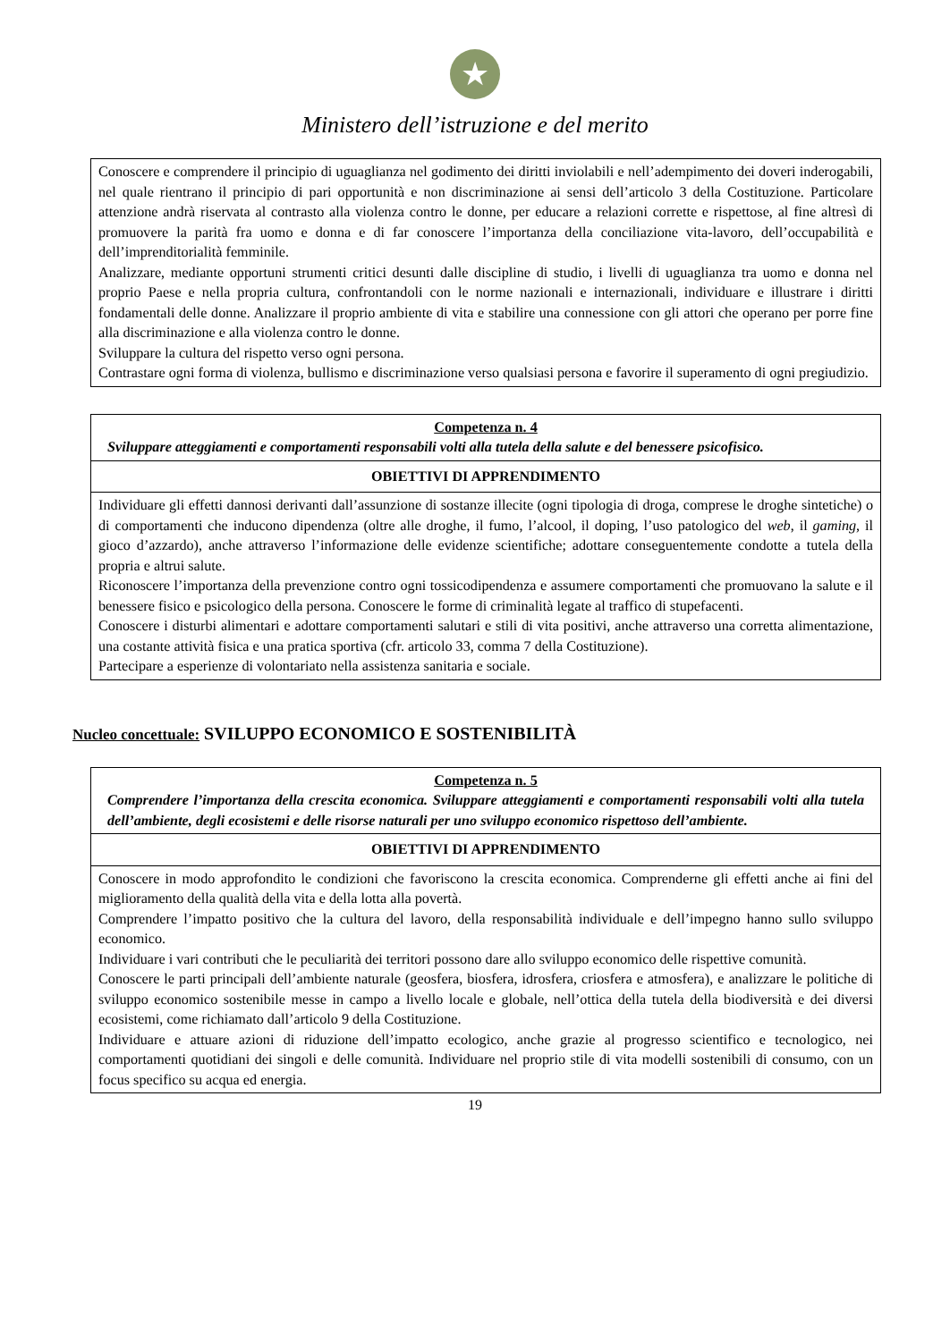★
Ministero dell’istruzione e del merito
| Conoscere e comprendere il principio di uguaglianza nel godimento dei diritti inviolabili e nell’adempimento dei doveri inderogabili, nel quale rientrano il principio di pari opportunità e non discriminazione ai sensi dell’articolo 3 della Costituzione. Particolare attenzione andrà riservata al contrasto alla violenza contro le donne, per educare a relazioni corrette e rispettose, al fine altresì di promuovere la parità fra uomo e donna e di far conoscere l’importanza della conciliazione vita-lavoro, dell’occupabilità e dell’imprenditorialità femminile. Analizzare, mediante opportuni strumenti critici desunti dalle discipline di studio, i livelli di uguaglianza tra uomo e donna nel proprio Paese e nella propria cultura, confrontandoli con le norme nazionali e internazionali, individuare e illustrare i diritti fondamentali delle donne. Analizzare il proprio ambiente di vita e stabilire una connessione con gli attori che operano per porre fine alla discriminazione e alla violenza contro le donne. Sviluppare la cultura del rispetto verso ogni persona. Contrastare ogni forma di violenza, bullismo e discriminazione verso qualsiasi persona e favorire il superamento di ogni pregiudizio. |
| Competenza n. 4 Sviluppare atteggiamenti e comportamenti responsabili volti alla tutela della salute e del benessere psicofisico. |
| OBIETTIVI DI APPRENDIMENTO |
| Individuare gli effetti dannosi derivanti dall’assunzione di sostanze illecite (ogni tipologia di droga, comprese le droghe sintetiche) o di comportamenti che inducono dipendenza (oltre alle droghe, il fumo, l’alcool, il doping, l’uso patologico del web , il gaming, il gioco d’azzardo), anche attraverso l’informazione delle evidenze scientifiche; adottare conseguentemente condotte a tutela della propria e altrui salute. Riconoscere l’importanza della prevenzione contro ogni tossicodipendenza e assumere comportamenti che promuovano la salute e il benessere fisico e psicologico della persona. Conoscere le forme di criminalità legate al traffico di stupefacenti. Conoscere i disturbi alimentari e adottare comportamenti salutari e stili di vita positivi, anche attraverso una corretta alimentazione, una costante attività fisica e una pratica sportiva (cfr. articolo 33, comma 7 della Costituzione). Partecipare a esperienze di volontariato nella assistenza sanitaria e sociale. |
Nucleo concettuale: SVILUPPO ECONOMICO E SOSTENIBILITÀ
| Competenza n. 5 Comprendere l’importanza della crescita economica. Sviluppare atteggiamenti e comportamenti responsabili volti alla tutela dell’ambiente, degli ecosistemi e delle risorse naturali per uno sviluppo economico rispettoso dell’ambiente. |
| OBIETTIVI DI APPRENDIMENTO |
| Conoscere in modo approfondito le condizioni che favoriscono la crescita economica. Comprenderne gli effetti anche ai fini del miglioramento della qualità della vita e della lotta alla povertà. Comprendere l’impatto positivo che la cultura del lavoro, della responsabilità individuale e dell’impegno hanno sullo sviluppo economico. Individuare i vari contributi che le peculiarità dei territori possono dare allo sviluppo economico delle rispettive comunità. Conoscere le parti principali dell’ambiente naturale (geosfera, biosfera, idrosfera, criosfera e atmosfera), e analizzare le politiche di sviluppo economico sostenibile messe in campo a livello locale e globale, nell’ottica della tutela della biodiversità e dei diversi ecosistemi, come richiamato dall’articolo 9 della Costituzione. Individuare e attuare azioni di riduzione dell’impatto ecologico, anche grazie al progresso scientifico e tecnologico, nei comportamenti quotidiani dei singoli e delle comunità. Individuare nel proprio stile di vita modelli sostenibili di consumo, con un focus specifico su acqua ed energia. |
19